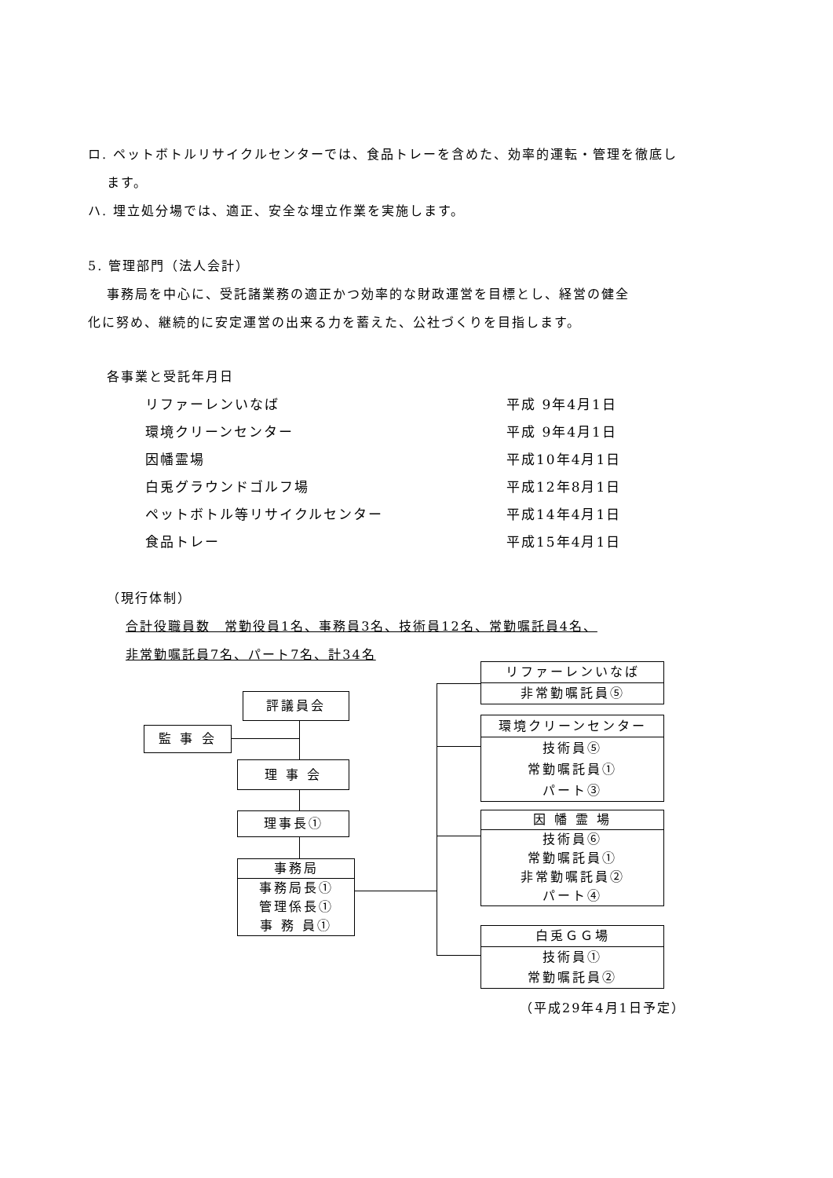ロ. ペットボトルリサイクルセンターでは、食品トレーを含めた、効率的運転・管理を徹底し
ます。
ハ. 埋立処分場では、適正、安全な埋立作業を実施します。
5. 管理部門（法人会計）
事務局を中心に、受託諸業務の適正かつ効率的な財政運営を目標とし、経営の健全
化に努め、継続的に安定運営の出来る力を蓄えた、公社づくりを目指します。
各事業と受託年月日
| リファーレンいなば | 平成 9年4月1日 |
| 環境クリーンセンター | 平成 9年4月1日 |
| 因幡霊場 | 平成10年4月1日 |
| 白兎グラウンドゴルフ場 | 平成12年8月1日 |
| ペットボトル等リサイクルセンター | 平成14年4月1日 |
| 食品トレー | 平成15年4月1日 |
（現行体制）
合計役職員数　常勤役員1名、事務員3名、技術員12名、常勤嘱託員4名、
非常勤嘱託員7名、パート7名、計34名
評議員会
監 事 会
理 事 会
理事長①
事務局
事務局長①
管理係長①
事 務 員①
リファーレンいなば
非常勤嘱託員⑤
環境クリーンセンター
技術員⑤
常勤嘱託員①
パート③
因 幡 霊 場
技術員⑥
常勤嘱託員①
非常勤嘱託員②
パート④
白兎ＧＧ場
技術員①
常勤嘱託員②
（平成29年4月1日予定）